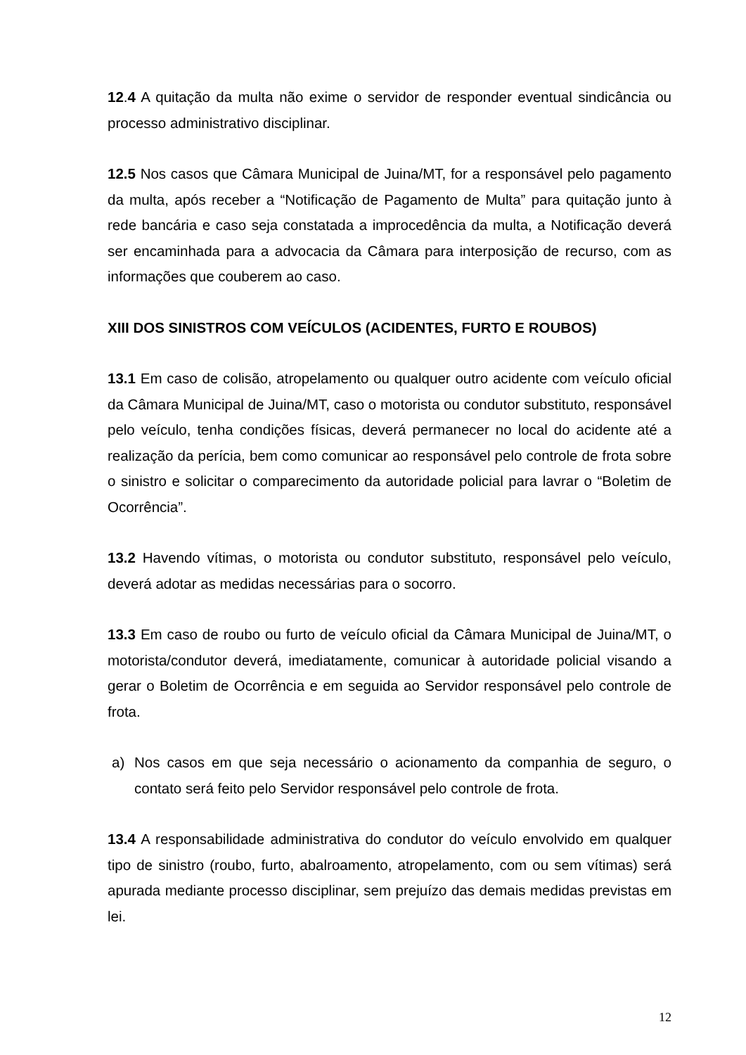12.4 A quitação da multa não exime o servidor de responder eventual sindicância ou processo administrativo disciplinar.
12.5 Nos casos que Câmara Municipal de Juina/MT, for a responsável pelo pagamento da multa, após receber a “Notificação de Pagamento de Multa” para quitação junto à rede bancária e caso seja constatada a improcedência da multa, a Notificação deverá ser encaminhada para a advocacia da Câmara para interposição de recurso, com as informações que couberem ao caso.
XIII DOS SINISTROS COM VEÍCULOS (ACIDENTES, FURTO E ROUBOS)
13.1 Em caso de colisão, atropelamento ou qualquer outro acidente com veículo oficial da Câmara Municipal de Juina/MT, caso o motorista ou condutor substituto, responsável pelo veículo, tenha condições físicas, deverá permanecer no local do acidente até a realização da perícia, bem como comunicar ao responsável pelo controle de frota sobre o sinistro e solicitar o comparecimento da autoridade policial para lavrar o “Boletim de Ocorrência”.
13.2 Havendo vítimas, o motorista ou condutor substituto, responsável pelo veículo, deverá adotar as medidas necessárias para o socorro.
13.3 Em caso de roubo ou furto de veículo oficial da Câmara Municipal de Juina/MT, o motorista/condutor deverá, imediatamente, comunicar à autoridade policial visando a gerar o Boletim de Ocorrência e em seguida ao Servidor responsável pelo controle de frota.
a) Nos casos em que seja necessário o acionamento da companhia de seguro, o contato será feito pelo Servidor responsável pelo controle de frota.
13.4 A responsabilidade administrativa do condutor do veículo envolvido em qualquer tipo de sinistro (roubo, furto, abalroamento, atropelamento, com ou sem vítimas) será apurada mediante processo disciplinar, sem prejuízo das demais medidas previstas em lei.
12